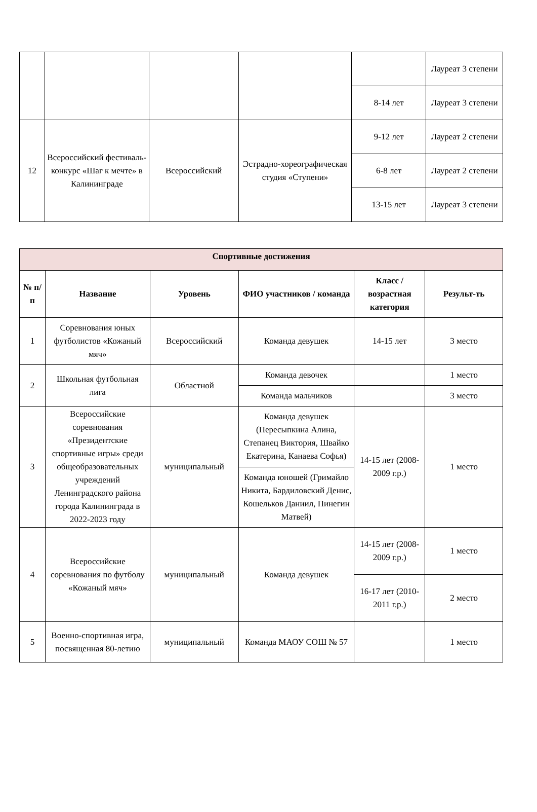| | | | | | Лауреат 3 степени |
| | | | | 8-14 лет | Лауреат 3 степени |
| 12 | Всероссийский фестиваль-конкурс «Шаг к мечте» в Калининграде | Всероссийский | Эстрадно-хореографическая студия «Ступени» | 9-12 лет | Лауреат 2 степени |
| | | | | 6-8 лет | Лауреат 2 степени |
| | | | | 13-15 лет | Лауреат 3 степени |
| Спортивные достижения | | | | | |
| № п/п | Название | Уровень | ФИО участников / команда | Класс / возрастная категория | Результ-ть |
| 1 | Соревнования юных футболистов «Кожаный мяч» | Всероссийский | Команда девушек | 14-15 лет | 3 место |
| 2 | Школьная футбольная лига | Областной | Команда девочек | | 1 место |
| | | | Команда мальчиков | | 3 место |
| 3 | Всероссийские соревнования «Президентские спортивные игры» среди общеобразовательных учреждений Ленинградского района города Калининграда в 2022-2023 году | муниципальный | Команда девушек (Пересыпкина Алина, Степанец Виктория, Швайко Екатерина, Канаева Софья) | 14-15 лет (2008-2009 г.р.) | 1 место |
| | | | Команда юношей (Гримайло Никита, Бардиловский Денис, Кошельков Даниил, Пинегин Матвей) | | |
| 4 | Всероссийские соревнования по футболу «Кожаный мяч» | муниципальный | Команда девушек | 14-15 лет (2008-2009 г.р.) | 1 место |
| | | | | 16-17 лет (2010-2011 г.р.) | 2 место |
| 5 | Военно-спортивная игра, посвященная 80-летию | муниципальный | Команда МАОУ СОШ № 57 | | 1 место |